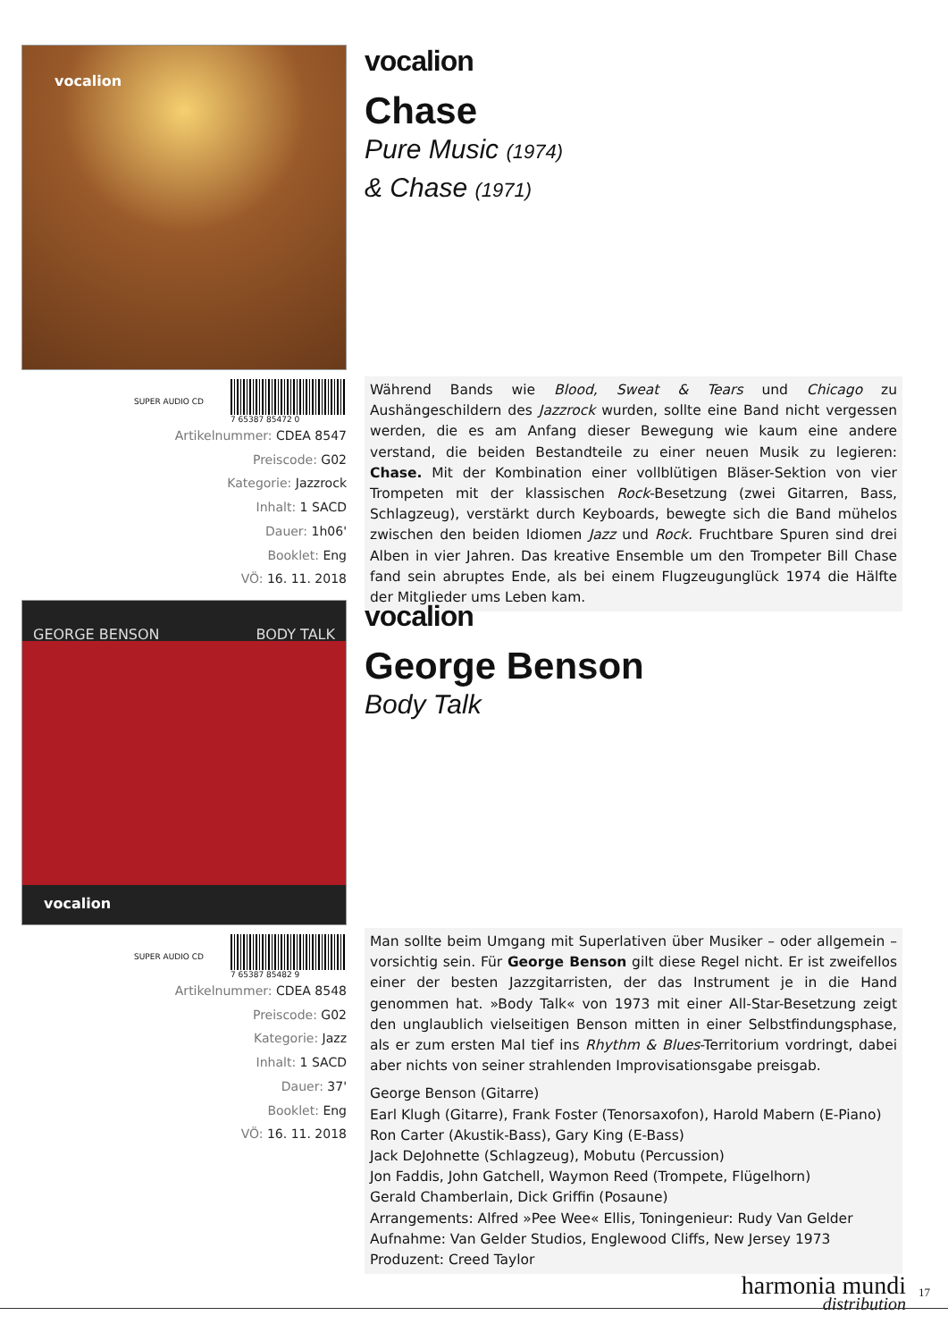vocalion
SUPER AUDIO CD 7 65387 85472 0
Artikelnummer: CDEA 8547
Preiscode: G02
Kategorie: Jazzrock
Inhalt: 1 SACD
Dauer: 1h06'
Booklet: Eng
VÖ: 16. 11. 2018
vocalion
Chase
Pure Music (1974)
& Chase (1971)
Während Bands wie Blood, Sweat & Tears und Chicago zu Aushängeschildern des Jazzrock wurden, sollte eine Band nicht vergessen werden, die es am Anfang dieser Bewegung wie kaum eine andere verstand, die beiden Bestandteile zu einer neuen Musik zu legieren: Chase. Mit der Kombination einer vollblütigen Bläser-Sektion von vier Trompeten mit der klassischen Rock-Besetzung (zwei Gitarren, Bass, Schlagzeug), verstärkt durch Keyboards, bewegte sich die Band mühelos zwischen den beiden Idiomen Jazz und Rock. Fruchtbare Spuren sind drei Alben in vier Jahren. Das kreative Ensemble um den Trompeter Bill Chase fand sein abruptes Ende, als bei einem Flugzeugunglück 1974 die Hälfte der Mitglieder ums Leben kam.
GEORGE BENSON BODY TALK
vocalion
SUPER AUDIO CD 7 65387 85482 9
Artikelnummer: CDEA 8548
Preiscode: G02
Kategorie: Jazz
Inhalt: 1 SACD
Dauer: 37'
Booklet: Eng
VÖ: 16. 11. 2018
vocalion
George Benson
Body Talk
Man sollte beim Umgang mit Superlativen über Musiker – oder allgemein – vorsichtig sein. Für George Benson gilt diese Regel nicht. Er ist zweifellos einer der besten Jazzgitarristen, der das Instrument je in die Hand genommen hat. »Body Talk« von 1973 mit einer All-Star-Besetzung zeigt den unglaublich vielseitigen Benson mitten in einer Selbstfindungsphase, als er zum ersten Mal tief ins Rhythm & Blues-Territorium vordringt, dabei aber nichts von seiner strahlenden Improvisationsgabe preisgab.
George Benson (Gitarre)
Earl Klugh (Gitarre), Frank Foster (Tenorsaxofon), Harold Mabern (E-Piano)
Ron Carter (Akustik-Bass), Gary King (E-Bass)
Jack DeJohnette (Schlagzeug), Mobutu (Percussion)
Jon Faddis, John Gatchell, Waymon Reed (Trompete, Flügelhorn)
Gerald Chamberlain, Dick Griffin (Posaune)
Arrangements: Alfred »Pee Wee« Ellis, Toningenieur: Rudy Van Gelder
Aufnahme: Van Gelder Studios, Englewood Cliffs, New Jersey 1973
Produzent: Creed Taylor
harmonia mundi
distribution
17